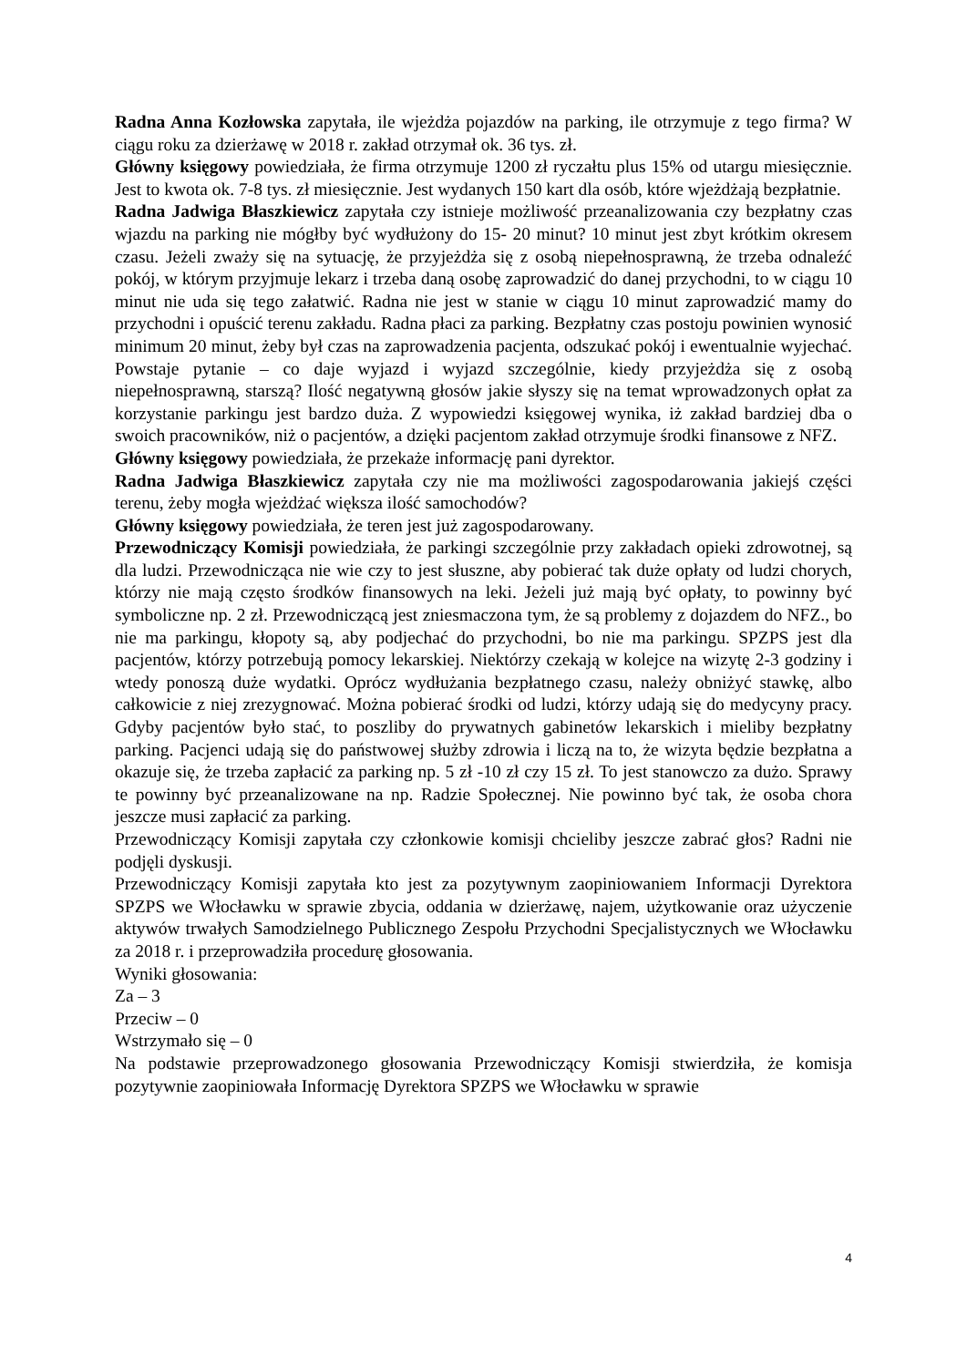Radna Anna Kozłowska zapytała, ile wjeżdża pojazdów na parking, ile otrzymuje z tego firma? W ciągu roku za dzierżawę w 2018 r. zakład otrzymał ok. 36 tys. zł.
Główny księgowy powiedziała, że firma otrzymuje 1200 zł ryczałtu plus 15% od utargu miesięcznie. Jest to kwota ok. 7-8 tys. zł miesięcznie. Jest wydanych 150 kart dla osób, które wjeżdżają bezpłatnie.
Radna Jadwiga Błaszkiewicz zapytała czy istnieje możliwość przeanalizowania czy bezpłatny czas wjazdu na parking nie mógłby być wydłużony do 15- 20 minut? 10 minut jest zbyt krótkim okresem czasu. Jeżeli zważy się na sytuację, że przyjeżdża się z osobą niepełnosprawną, że trzeba odnaleźć pokój, w którym przyjmuje lekarz i trzeba daną osobę zaprowadzić do danej przychodni, to w ciągu 10 minut nie uda się tego załatwić. Radna nie jest w stanie w ciągu 10 minut zaprowadzić mamy do przychodni i opuścić terenu zakładu. Radna płaci za parking. Bezpłatny czas postoju powinien wynosić minimum 20 minut, żeby był czas na zaprowadzenia pacjenta, odszukać pokój i ewentualnie wyjechać. Powstaje pytanie – co daje wyjazd i wyjazd szczególnie, kiedy przyjeżdża się z osobą niepełnosprawną, starszą? Ilość negatywną głosów jakie słyszy się na temat wprowadzonych opłat za korzystanie parkingu jest bardzo duża. Z wypowiedzi księgowej wynika, iż zakład bardziej dba o swoich pracowników, niż o pacjentów, a dzięki pacjentom zakład otrzymuje środki finansowe z NFZ.
Główny księgowy powiedziała, że przekaże informację pani dyrektor.
Radna Jadwiga Błaszkiewicz zapytała czy nie ma możliwości zagospodarowania jakiejś części terenu, żeby mogła wjeżdżać większa ilość samochodów?
Główny księgowy powiedziała, że teren jest już zagospodarowany.
Przewodniczący Komisji powiedziała, że parkingi szczególnie przy zakładach opieki zdrowotnej, są dla ludzi. Przewodnicząca nie wie czy to jest słuszne, aby pobierać tak duże opłaty od ludzi chorych, którzy nie mają często środków finansowych na leki. Jeżeli już mają być opłaty, to powinny być symboliczne np. 2 zł. Przewodniczącą jest zniesmaczona tym, że są problemy z dojazdem do NFZ., bo nie ma parkingu, kłopoty są, aby podjechać do przychodni, bo nie ma parkingu. SPZPS jest dla pacjentów, którzy potrzebują pomocy lekarskiej. Niektórzy czekają w kolejce na wizytę 2-3 godziny i wtedy ponoszą duże wydatki. Oprócz wydłużania bezpłatnego czasu, należy obniżyć stawkę, albo całkowicie z niej zrezygnować. Można pobierać środki od ludzi, którzy udają się do medycyny pracy. Gdyby pacjentów było stać, to poszliby do prywatnych gabinetów lekarskich i mieliby bezpłatny parking. Pacjenci udają się do państwowej służby zdrowia i liczą na to, że wizyta będzie bezpłatna a okazuje się, że trzeba zapłacić za parking np. 5 zł -10 zł czy 15 zł. To jest stanowczo za dużo. Sprawy te powinny być przeanalizowane na np. Radzie Społecznej. Nie powinno być tak, że osoba chora jeszcze musi zapłacić za parking.
Przewodniczący Komisji zapytała czy członkowie komisji chcieliby jeszcze zabrać głos? Radni nie podjęli dyskusji.
Przewodniczący Komisji zapytała kto jest za pozytywnym zaopiniowaniem Informacji Dyrektora SPZPS we Włocławku w sprawie zbycia, oddania w dzierżawę, najem, użytkowanie oraz użyczenie aktywów trwałych Samodzielnego Publicznego Zespołu Przychodni Specjalistycznych we Włocławku za 2018 r. i przeprowadziła procedurę głosowania.
Wyniki głosowania:
Za – 3
Przeciw – 0
Wstrzymało się – 0
Na podstawie przeprowadzonego głosowania Przewodniczący Komisji stwierdziła, że komisja pozytywnie zaopiniowała Informację Dyrektora SPZPS we Włocławku w sprawie
4